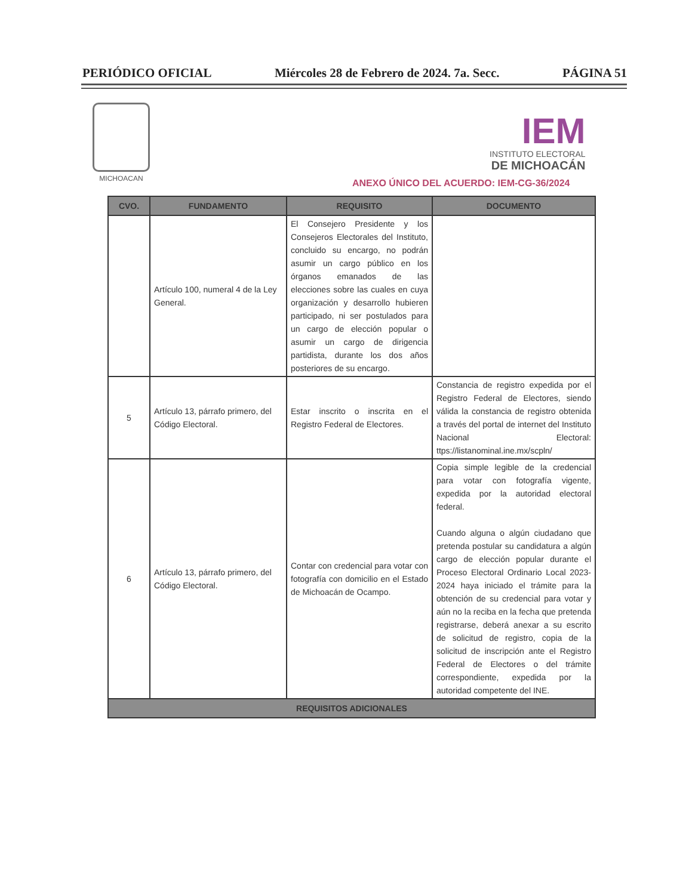PERIÓDICO OFICIAL Miércoles 28 de Febrero de 2024. 7a. Secc. PÁGINA 51
MICHOACAN
IEM
INSTITUTO ELECTORAL
DE MICHOACÁN
ANEXO ÚNICO DEL ACUERDO: IEM-CG-36/2024
| CVO. | FUNDAMENTO | REQUISITO | DOCUMENTO |
| --- | --- | --- | --- |
| | Artículo 100, numeral 4 de la Ley General. | El Consejero Presidente y los Consejeros Electorales del Instituto, concluido su encargo, no podrán asumir un cargo público en los órganos emanados de las elecciones sobre las cuales en cuya organización y desarrollo hubieren participado, ni ser postulados para un cargo de elección popular o asumir un cargo de dirigencia partidista, durante los dos años posteriores de su encargo. | |
| 5 | Artículo 13, párrafo primero, del Código Electoral. | Estar inscrito o inscrita en el Registro Federal de Electores. | Constancia de registro expedida por el Registro Federal de Electores, siendo válida la constancia de registro obtenida a través del portal de internet del Instituto Nacional Electoral: ttps://listanominal.ine.mx/scpln/ |
| 6 | Artículo 13, párrafo primero, del Código Electoral. | Contar con credencial para votar con fotografía con domicilio en el Estado de Michoacán de Ocampo. | Copia simple legible de la credencial para votar con fotografía vigente, expedida por la autoridad electoral federal. Cuando alguna o algún ciudadano que pretenda postular su candidatura a algún cargo de elección popular durante el Proceso Electoral Ordinario Local 2023-2024 haya iniciado el trámite para la obtención de su credencial para votar y aún no la reciba en la fecha que pretenda registrarse, deberá anexar a su escrito de solicitud de registro, copia de la solicitud de inscripción ante el Registro Federal de Electores o del trámite correspondiente, expedida por la autoridad competente del INE. |
| REQUISITOS ADICIONALES | | | |